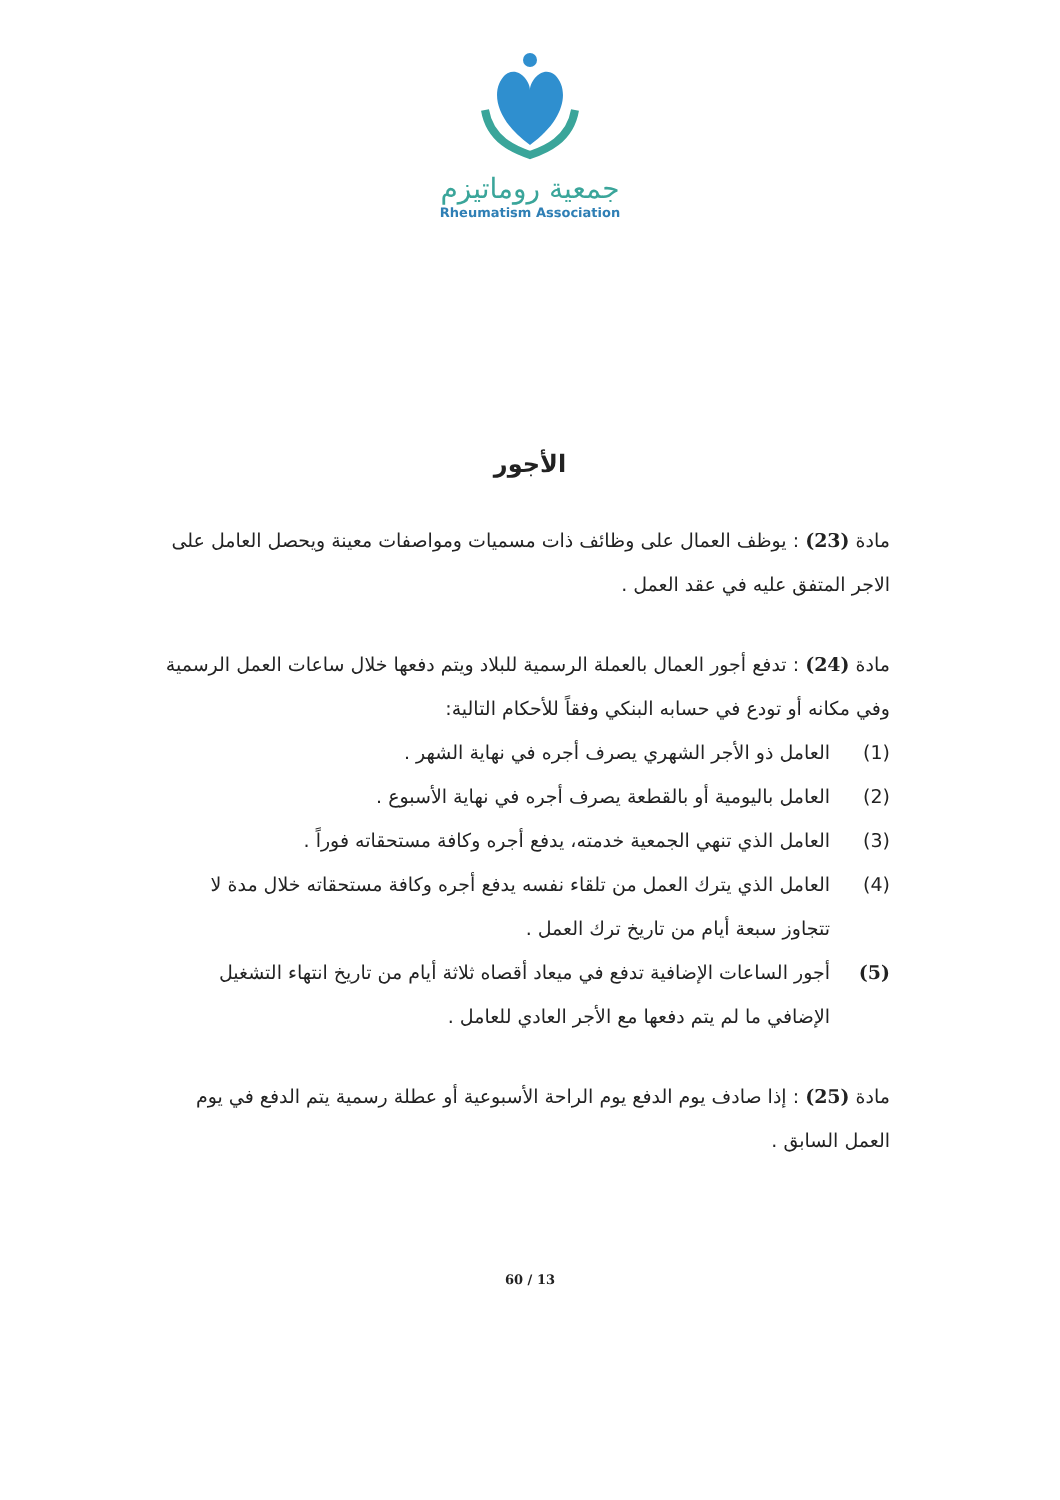جمعية روماتيزم
Rheumatism Association
الأجور
مادة (23) : يوظف العمال على وظائف ذات مسميات ومواصفات معينة ويحصل العامل على الاجر المتفق عليه في عقد العمل .
مادة (24) : تدفع أجور العمال بالعملة الرسمية للبلاد ويتم دفعها خلال ساعات العمل الرسمية وفي مكانه أو تودع في حسابه البنكي وفقاً للأحكام التالية:
(1) العامل ذو الأجر الشهري يصرف أجره في نهاية الشهر .
(2) العامل باليومية أو بالقطعة يصرف أجره في نهاية الأسبوع .
(3) العامل الذي تنهي الجمعية خدمته، يدفع أجره وكافة مستحقاته فوراً .
(4) العامل الذي يترك العمل من تلقاء نفسه يدفع أجره وكافة مستحقاته خلال مدة لا تتجاوز سبعة أيام من تاريخ ترك العمل .
(5) أجور الساعات الإضافية تدفع في ميعاد أقصاه ثلاثة أيام من تاريخ انتهاء التشغيل الإضافي ما لم يتم دفعها مع الأجر العادي للعامل .
مادة (25) : إذا صادف يوم الدفع يوم الراحة الأسبوعية أو عطلة رسمية يتم الدفع في يوم العمل السابق .
60 / 13